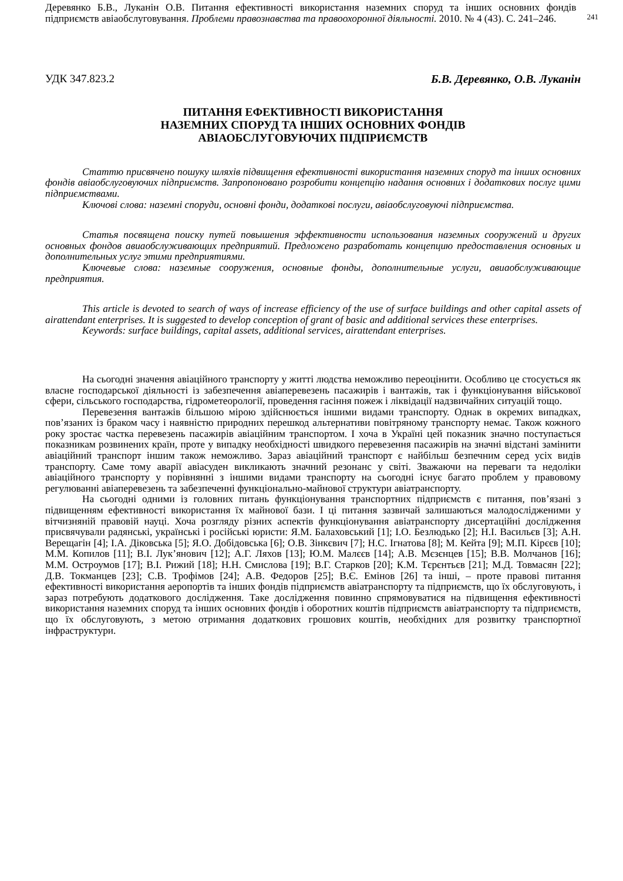Деревянко Б.В., Луканін О.В. Питання ефективності використання наземних споруд та інших основних фондів підприємств авіаобслуговування. Проблеми правознавства та правоохоронної діяльності. 2010. № 4 (43). С. 241–246.
241
УДК 347.823.2 Б.В. Деревянко, О.В. Луканін
ПИТАННЯ ЕФЕКТИВНОСТІ ВИКОРИСТАННЯ
НАЗЕМНИХ СПОРУД ТА ІНШИХ ОСНОВНИХ ФОНДІВ
АВІАОБСЛУГОВУЮЧИХ ПІДПРИЄМСТВ
Статтю присвячено пошуку шляхів підвищення ефективності використання наземних споруд та інших основних фондів авіаобслуговуючих підприємств. Запропоновано розробити концепцію надання основних і додаткових послуг цими підприємствами.
Ключові слова: наземні споруди, основні фонди, додаткові послуги, авіаобслуговуючі підприємства.
Статья посвящена поиску путей повышения эффективности использования наземных сооружений и других основных фондов авиаобслуживающих предприятий. Предложено разработать концепцию предоставления основных и дополнительных услуг этими предприятиями.
Ключевые слова: наземные сооружения, основные фонды, дополнительные услуги, авиаобслуживающие предприятия.
This article is devoted to search of ways of increase efficiency of the use of surface buildings and other capital assets of airattendant enterprises. It is suggested to develop conception of grant of basic and additional services these enterprises.
Keywords: surface buildings, capital assets, additional services, airattendant enterprises.
На сьогодні значення авіаційного транспорту у житті людства неможливо переоцінити. Особливо це стосується як власне господарської діяльності із забезпечення авіаперевезень пасажирів і вантажів, так і функціонування військової сфери, сільського господарства, гідрометеорології, проведення гасіння пожеж і ліквідації надзвичайних ситуацій тощо.
Перевезення вантажів більшою мірою здійснюється іншими видами транспорту. Однак в окремих випадках, пов’язаних із браком часу і наявністю природних перешкод альтернативи повітряному транспорту немає. Також кожного року зростає частка перевезень пасажирів авіаційним транспортом. І хоча в Україні цей показник значно поступається показникам розвинених країн, проте у випадку необхідності швидкого перевезення пасажирів на значні відстані замінити авіаційний транспорт іншим також неможливо. Зараз авіаційний транспорт є найбільш безпечним серед усіх видів транспорту. Саме тому аварії авіасуден викликають значний резонанс у світі. Зважаючи на переваги та недоліки авіаційного транспорту у порівнянні з іншими видами транспорту на сьогодні існує багато проблем у правовому регулюванні авіаперевезень та забезпеченні функціонально-майнової структури авіатранспорту.
На сьогодні одними із головних питань функціонування транспортних підприємств є питання, пов’язані з підвищенням ефективності використання їх майнової бази. І ці питання зазвичай залишаються малодослідженими у вітчизняній правовій науці. Хоча розгляду різних аспектів функціонування авіатранспорту дисертаційні дослідження присвячували радянські, українські і російські юристи: Я.М. Балаховський [1]; І.О. Безлюдько [2]; Н.І. Васильєв [3]; А.Н. Верещагін [4]; І.А. Діковська [5]; Я.О. Добідовська [6]; О.В. Зінкєвич [7]; Н.С. Ігнатова [8]; М. Кейта [9]; М.П. Кірєєв [10]; М.М. Копилов [11]; В.І. Лук’янович [12]; А.Г. Ляхов [13]; Ю.М. Малєєв [14]; А.В. Мєзєнцев [15]; В.В. Молчанов [16]; М.М. Остроумов [17]; В.І. Рижий [18]; Н.Н. Смислова [19]; В.Г. Старков [20]; К.М. Тєрєнтьєв [21]; М.Д. Товмасян [22]; Д.В. Токманцев [23]; С.В. Трофімов [24]; А.В. Федоров [25]; В.Є. Емінов [26] та інші, – проте правові питання ефективності використання аеропортів та інших фондів підприємств авіатранспорту та підприємств, що їх обслуговують, і зараз потребують додаткового дослідження. Таке дослідження повинно спрямовуватися на підвищення ефективності використання наземних споруд та інших основних фондів і оборотних коштів підприємств авіатранспорту та підприємств, що їх обслуговують, з метою отримання додаткових грошових коштів, необхідних для розвитку транспортної інфраструктури.